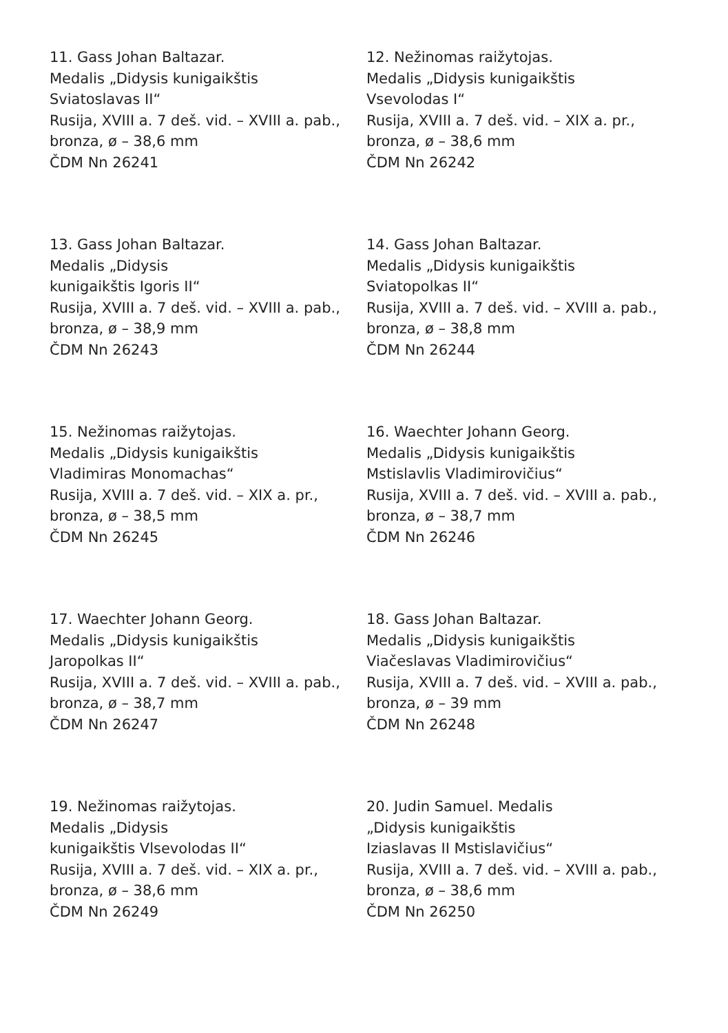11. Gass Johan Baltazar.
Medalis „Didysis kunigaikštis
Sviatoslavas II“
Rusija, XVIII a. 7 deš. vid. – XVIII a. pab.,
bronza, ø – 38,6 mm
ČDM Nn 26241
12. Nežinomas raižytojas.
Medalis „Didysis kunigaikštis
Vsevolodas I“
Rusija, XVIII a. 7 deš. vid. – XIX a. pr.,
bronza, ø – 38,6 mm
ČDM Nn 26242
13. Gass Johan Baltazar.
Medalis „Didysis
kunigaikštis Igoris II“
Rusija, XVIII a. 7 deš. vid. – XVIII a. pab.,
bronza, ø – 38,9 mm
ČDM Nn 26243
14. Gass Johan Baltazar.
Medalis „Didysis kunigaikštis
Sviatopolkas II“
Rusija, XVIII a. 7 deš. vid. – XVIII a. pab.,
bronza, ø – 38,8 mm
ČDM Nn 26244
15. Nežinomas raižytojas.
Medalis „Didysis kunigaikštis
Vladimiras Monomachas“
Rusija, XVIII a. 7 deš. vid. – XIX a. pr.,
bronza, ø – 38,5 mm
ČDM Nn 26245
16. Waechter Johann Georg.
Medalis „Didysis kunigaikštis
Mstislavlis Vladimirovičius“
Rusija, XVIII a. 7 deš. vid. – XVIII a. pab.,
bronza, ø – 38,7 mm
ČDM Nn 26246
17. Waechter Johann Georg.
Medalis „Didysis kunigaikštis
Jaropolkas II“
Rusija, XVIII a. 7 deš. vid. – XVIII a. pab.,
bronza, ø – 38,7 mm
ČDM Nn 26247
18. Gass Johan Baltazar.
Medalis „Didysis kunigaikštis
Viačeslavas Vladimirovičius“
Rusija, XVIII a. 7 deš. vid. – XVIII a. pab.,
bronza, ø – 39 mm
ČDM Nn 26248
19. Nežinomas raižytojas.
Medalis „Didysis
kunigaikštis Vlsevolodas II“
Rusija, XVIII a. 7 deš. vid. – XIX a. pr.,
bronza, ø – 38,6 mm
ČDM Nn 26249
20. Judin Samuel. Medalis
„Didysis kunigaikštis
Iziaslavas II Mstislavičius“
Rusija, XVIII a. 7 deš. vid. – XVIII a. pab.,
bronza, ø – 38,6 mm
ČDM Nn 26250